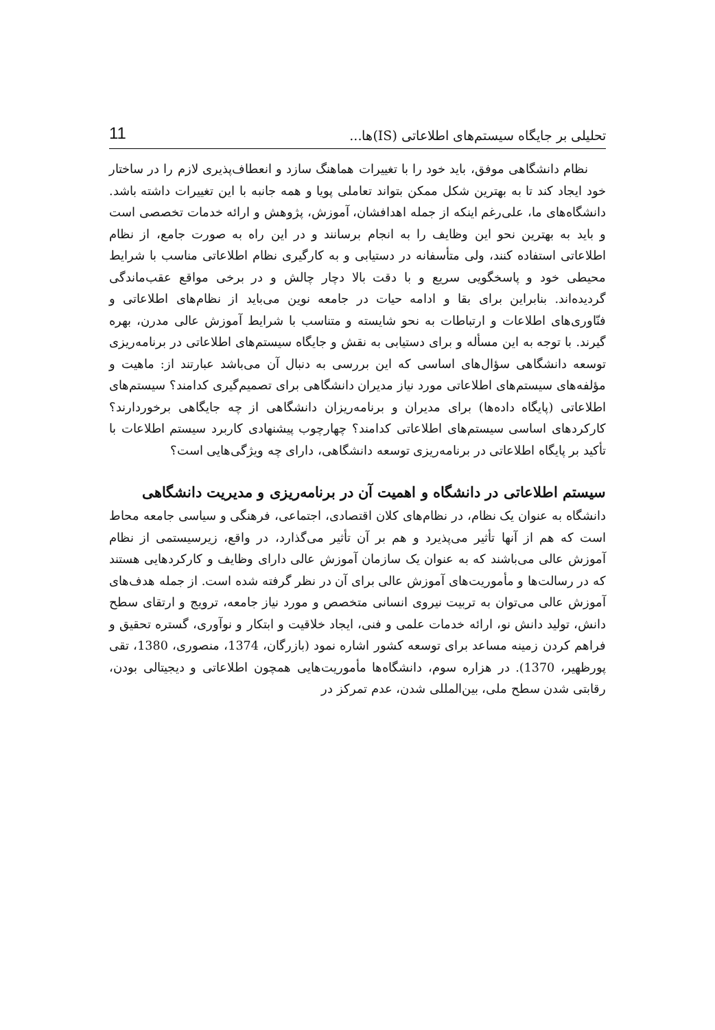تحلیلی بر جایگاه سیستم‌های اطلاعاتی (IS)ها... 11
نظام دانشگاهی موفق، باید خود را با تغییرات هماهنگ سازد و انعطاف‌پذیری لازم را در ساختار خود ایجاد کند تا به بهترین شکل ممکن بتواند تعاملی پویا و همه جانبه با این تغییرات داشته باشد. دانشگاه‌های ما، علی‌رغم اینکه از جمله اهدافشان، آموزش، پژوهش و ارائه خدمات تخصصی است و باید به بهترین نحو این وظایف را به انجام برسانند و در این راه به صورت جامع، از نظام اطلاعاتی استفاده کنند، ولی متأسفانه در دستیابی و به کارگیری نظام اطلاعاتی مناسب با شرایط محیطی خود و پاسخگویی سریع و با دقت بالا دچار چالش و در برخی مواقع عقب‌ماندگی گردیده‌اند. بنابراین برای بقا و ادامه حیات در جامعه نوین می‌باید از نظام‌های اطلاعاتی و فنّاوری‌های اطلاعات و ارتباطات به نحو شایسته و متناسب با شرایط آموزش عالی مدرن، بهره گیرند. با توجه به این مسأله و برای دستیابی به نقش و جایگاه سیستم‌های اطلاعاتی در برنامه‌ریزی توسعه دانشگاهی سؤال‌های اساسی که این بررسی به دنبال آن می‌باشد عبارتند از: ماهیت و مؤلفه‌های سیستم‌های اطلاعاتی مورد نیاز مدیران دانشگاهی برای تصمیم‌گیری کدامند؟ سیستم‌های اطلاعاتی (پایگاه داده‌ها) برای مدیران و برنامه‌ریزان دانشگاهی از چه جایگاهی برخوردارند؟ کارکردهای اساسی سیستم‌های اطلاعاتی کدامند؟ چهارچوب پیشنهادی کاربرد سیستم اطلاعات با تأکید بر پایگاه اطلاعاتی در برنامه‌ریزی توسعه دانشگاهی، دارای چه ویژگی‌هایی است؟
سیستم اطلاعاتی در دانشگاه و اهمیت آن در برنامه‌ریزی و مدیریت دانشگاهی
دانشگاه به عنوان یک نظام، در نظام‌های کلان اقتصادی، اجتماعی، فرهنگی و سیاسی جامعه محاط است که هم از آنها تأثیر می‌پذیرد و هم بر آن تأثیر می‌گذارد، در واقع، زیرسیستمی از نظام آموزش عالی می‌باشند که به عنوان یک سازمان آموزش عالی دارای وظایف و کارکردهایی هستند که در رسالت‌ها و مأموریت‌های آموزش عالی برای آن در نظر گرفته شده است. از جمله هدف‌های آموزش عالی می‌توان به تربیت نیروی انسانی متخصص و مورد نیاز جامعه، ترویج و ارتقای سطح دانش، تولید دانش نو، ارائه خدمات علمی و فنی، ایجاد خلاقیت و ابتکار و نوآوری، گستره تحقیق و فراهم کردن زمینه مساعد برای توسعه کشور اشاره نمود (بازرگان، 1374، منصوری، 1380، تقی پورظهیر، 1370). در هزاره سوم، دانشگاه‌ها مأموریت‌هایی همچون اطلاعاتی و دیجیتالی بودن، رقابتی شدن سطح ملی، بین‌المللی شدن، عدم تمرکز در